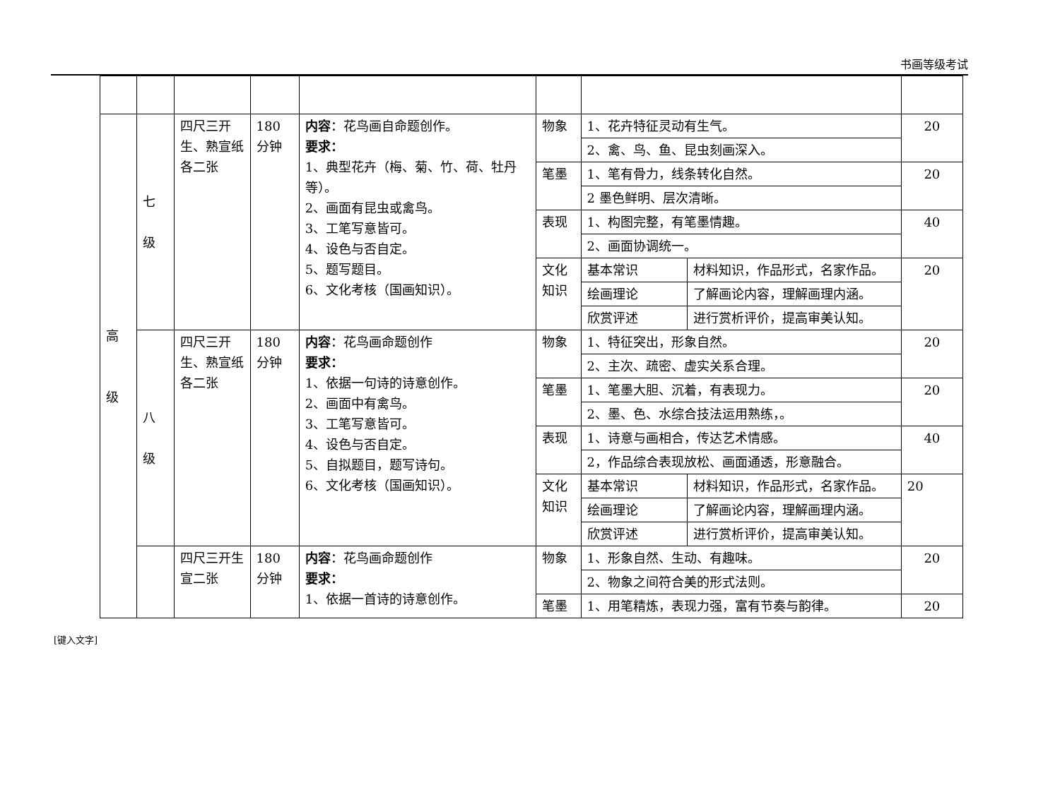书画等级考试
| 高 级 | 七 级 | 四尺三开生、熟宣纸各二张 | 180分钟 | 内容 ：花鸟画自命题创作。 要求： 1、典型花卉（梅、菊、竹、荷、牡丹等）。 2、画面有昆虫或禽鸟。 3、工笔写意皆可。 4、设色与否自定。 5、题写题目。 6、文化考核（国画知识）。 | 物象 | 1、花卉特征灵动有生气。 | | 20 |
| | | | | | | 2、禽、鸟、鱼、昆虫刻画深入。 | | |
| | | | | | 笔墨 | 1、笔有骨力，线条转化自然。 | | 20 |
| | | | | | | 2 墨色鲜明、层次清晰。 | | |
| | | | | | 表现 | 1、构图完整，有笔墨情趣。 | | 40 |
| | | | | | | 2、画面协调统一。 | | |
| | | | | | 文化知识 | 基本常识 | 材料知识，作品形式，名家作品。 | 20 |
| | | | | | | 绘画理论 | 了解画论内容，理解画理内涵。 | |
| | | | | | | 欣赏评述 | 进行赏析评价，提高审美认知。 | |
| | 八 级 | 四尺三开生、熟宣纸各二张 | 180分钟 | 内容 ：花鸟画命题创作 要求： 1、依据一句诗的诗意创作。 2、画面中有禽鸟。 3、工笔写意皆可。 4、设色与否自定。 5、自拟题目，题写诗句。 6、文化考核（国画知识）。 | 物象 | 1、特征突出，形象自然。 | | 20 |
| | | | | | | 2、主次、疏密、虚实关系合理。 | | |
| | | | | | 笔墨 | 1、笔墨大胆、沉着，有表现力。 | | 20 |
| | | | | | | 2、墨、色、水综合技法运用熟练，。 | | |
| | | | | | 表现 | 1、诗意与画相合，传达艺术情感。 | | 40 |
| | | | | | | 2，作品综合表现放松、画面通透，形意融合。 | | |
| | | | | | 文化知识 | 基本常识 | 材料知识，作品形式，名家作品。 | 20 |
| | | | | | | 绘画理论 | 了解画论内容，理解画理内涵。 | |
| | | | | | | 欣赏评述 | 进行赏析评价，提高审美认知。 | |
| | | 四尺三开生宣二张 | 180分钟 | 内容 ：花鸟画命题创作 要求： 1、依据一首诗的诗意创作。 | 物象 | 1、形象自然、生动、有趣味。 | | 20 |
| | | | | | | 2、物象之间符合美的形式法则。 | | |
| | | | | | 笔墨 | 1、用笔精炼，表现力强，富有节奏与韵律。 | | 20 |
[键入文字]